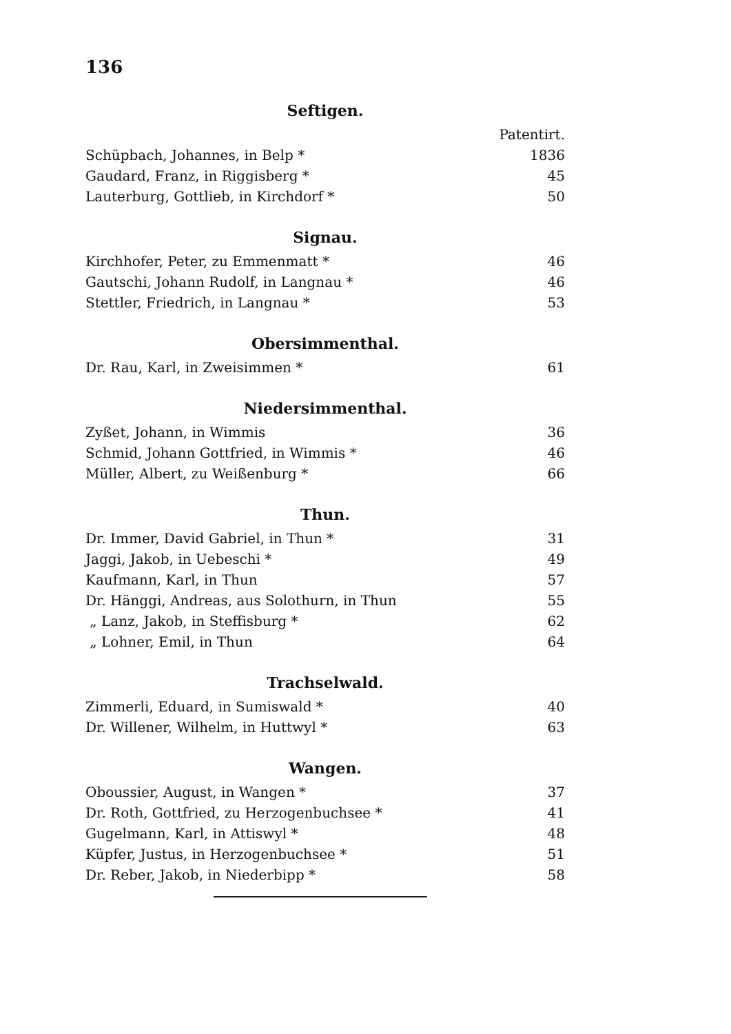136
Seftigen.
| | Patentirt. |
| Schüpbach, Johannes, in Belp * | 1836 |
| Gaudard, Franz, in Riggisberg * | 45 |
| Lauterburg, Gottlieb, in Kirchdorf * | 50 |
Signau.
| Kirchhofer, Peter, zu Emmenmatt * | 46 |
| Gautschi, Johann Rudolf, in Langnau * | 46 |
| Stettler, Friedrich, in Langnau * | 53 |
Obersimmenthal.
| Dr. Rau, Karl, in Zweisimmen * | 61 |
Niedersimmenthal.
| Zyßet, Johann, in Wimmis | 36 |
| Schmid, Johann Gottfried, in Wimmis * | 46 |
| Müller, Albert, zu Weißenburg * | 66 |
Thun.
| Dr. Immer, David Gabriel, in Thun * | 31 |
| Jaggi, Jakob, in Uebeschi * | 49 |
| Kaufmann, Karl, in Thun | 57 |
| Dr. Hänggi, Andreas, aus Solothurn, in Thun | 55 |
| „ Lanz, Jakob, in Steffisburg * | 62 |
| „ Lohner, Emil, in Thun | 64 |
Trachselwald.
| Zimmerli, Eduard, in Sumiswald * | 40 |
| Dr. Willener, Wilhelm, in Huttwyl * | 63 |
Wangen.
| Oboussier, August, in Wangen * | 37 |
| Dr. Roth, Gottfried, zu Herzogenbuchsee * | 41 |
| Gugelmann, Karl, in Attiswyl * | 48 |
| Küpfer, Justus, in Herzogenbuchsee * | 51 |
| Dr. Reber, Jakob, in Niederbipp * | 58 |